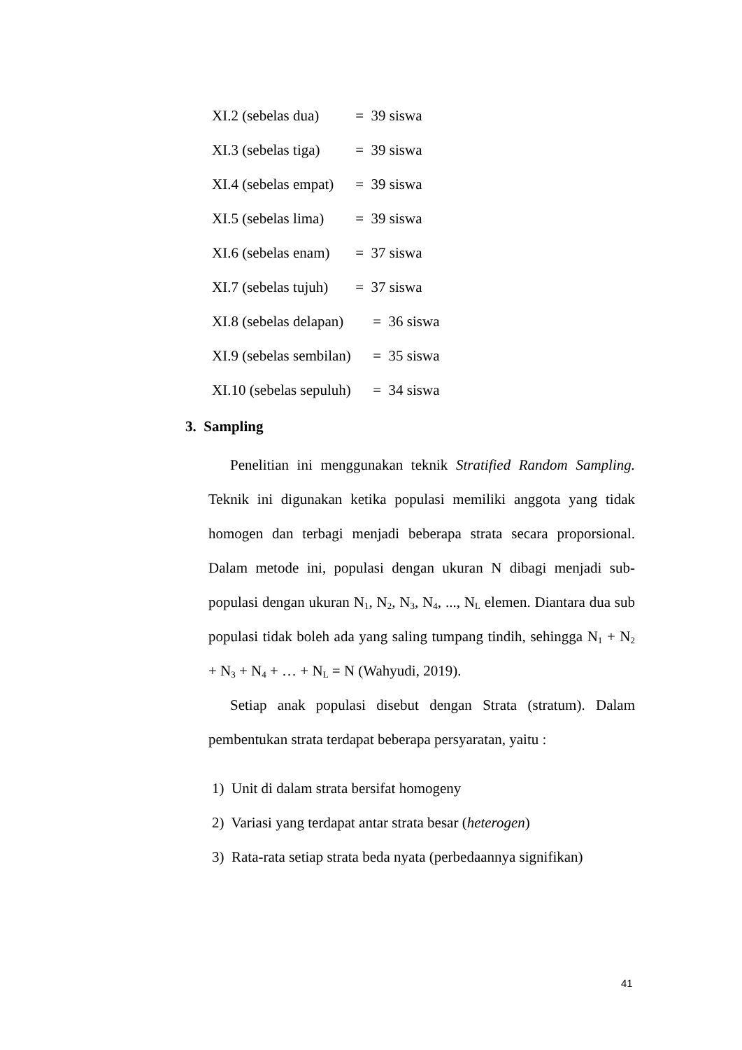XI.2 (sebelas dua) = 39 siswa
XI.3 (sebelas tiga) = 39 siswa
XI.4 (sebelas empat) = 39 siswa
XI.5 (sebelas lima) = 39 siswa
XI.6 (sebelas enam) = 37 siswa
XI.7 (sebelas tujuh) = 37 siswa
XI.8 (sebelas delapan) = 36 siswa
XI.9 (sebelas sembilan) = 35 siswa
XI.10 (sebelas sepuluh) = 34 siswa
3. Sampling
Penelitian ini menggunakan teknik Stratified Random Sampling. Teknik ini digunakan ketika populasi memiliki anggota yang tidak homogen dan terbagi menjadi beberapa strata secara proporsional. Dalam metode ini, populasi dengan ukuran N dibagi menjadi sub-populasi dengan ukuran N<sub>1</sub>, N<sub>2</sub>, N<sub>3</sub>, N<sub>4</sub>, ..., N<sub>L</sub> elemen. Diantara dua sub populasi tidak boleh ada yang saling tumpang tindih, sehingga N<sub>1</sub> + N<sub>2</sub> + N<sub>3</sub> + N<sub>4</sub> + … + N<sub>L</sub> = N (Wahyudi, 2019).
Setiap anak populasi disebut dengan Strata (stratum). Dalam pembentukan strata terdapat beberapa persyaratan, yaitu :
1) Unit di dalam strata bersifat homogeny
2) Variasi yang terdapat antar strata besar (heterogen)
3) Rata-rata setiap strata beda nyata (perbedaannya signifikan)
41